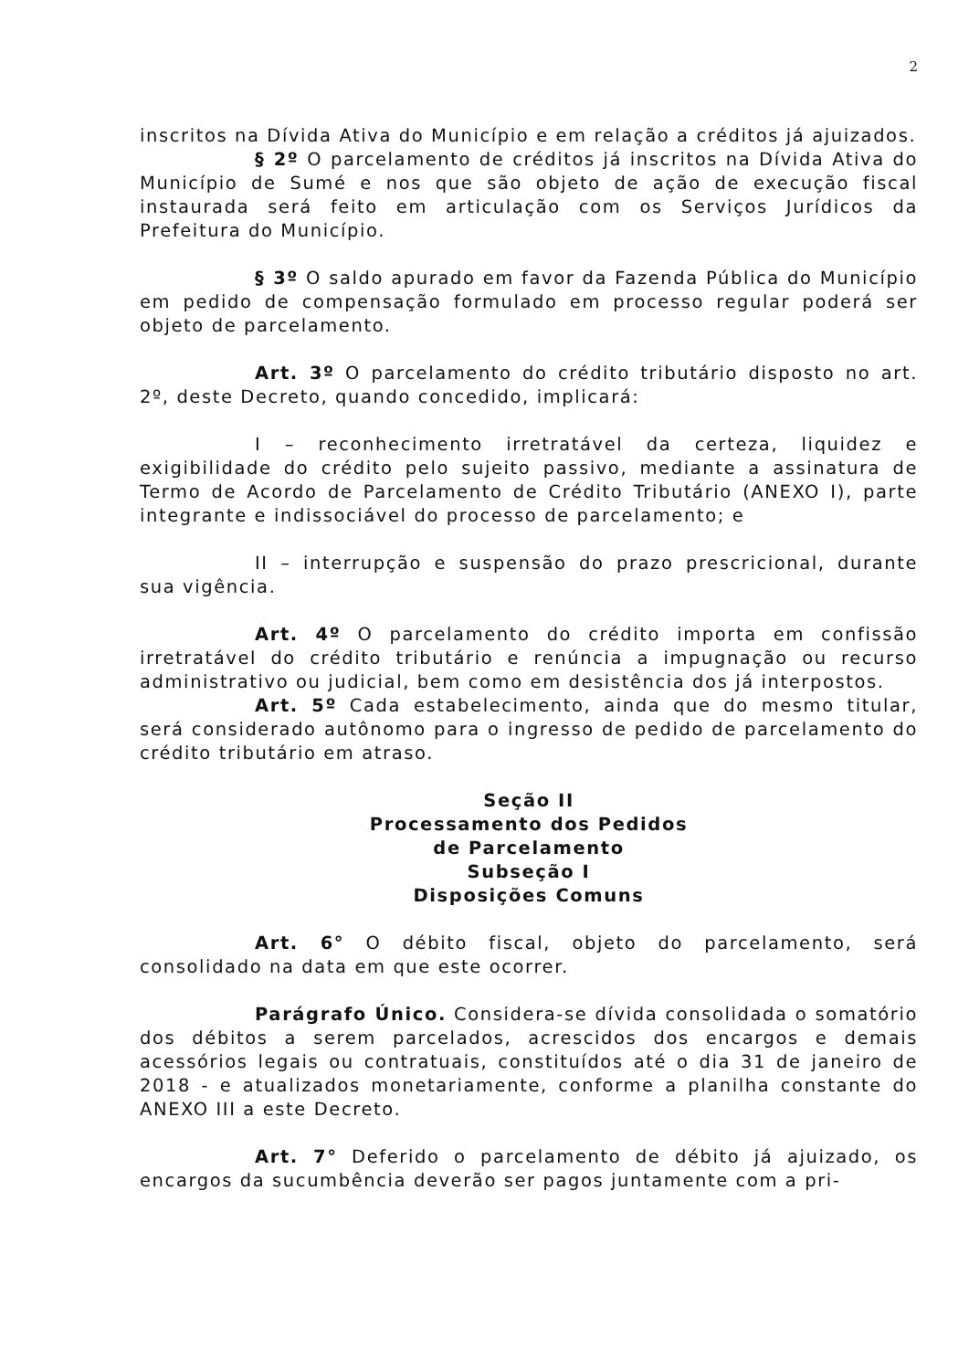2
inscritos na Dívida Ativa do Município e em relação a créditos já ajuizados.
§ 2º O parcelamento de créditos já inscritos na Dívida Ativa do Município de Sumé e nos que são objeto de ação de execução fiscal instaurada será feito em articulação com os Serviços Jurídicos da Prefeitura do Município.
§ 3º O saldo apurado em favor da Fazenda Pública do Município em pedido de compensação formulado em processo regular poderá ser objeto de parcelamento.
Art. 3º O parcelamento do crédito tributário disposto no art. 2º, deste Decreto, quando concedido, implicará:
I – reconhecimento irretratável da certeza, liquidez e exigibilidade do crédito pelo sujeito passivo, mediante a assinatura de Termo de Acordo de Parcelamento de Crédito Tributário (ANEXO I), parte integrante e indissociável do processo de parcelamento; e
II – interrupção e suspensão do prazo prescricional, durante sua vigência.
Art. 4º O parcelamento do crédito importa em confissão irretratável do crédito tributário e renúncia a impugnação ou recurso administrativo ou judicial, bem como em desistência dos já interpostos.
Art. 5º Cada estabelecimento, ainda que do mesmo titular, será considerado autônomo para o ingresso de pedido de parcelamento do crédito tributário em atraso.
Seção II
Processamento dos Pedidos
de Parcelamento
Subseção I
Disposições Comuns
Art. 6° O débito fiscal, objeto do parcelamento, será consolidado na data em que este ocorrer.
Parágrafo Único. Considera-se dívida consolidada o somatório dos débitos a serem parcelados, acrescidos dos encargos e demais acessórios legais ou contratuais, constituídos até o dia 31 de janeiro de 2018 - e atualizados monetariamente, conforme a planilha constante do ANEXO III a este Decreto.
Art. 7° Deferido o parcelamento de débito já ajuizado, os encargos da sucumbência deverão ser pagos juntamente com a pri-